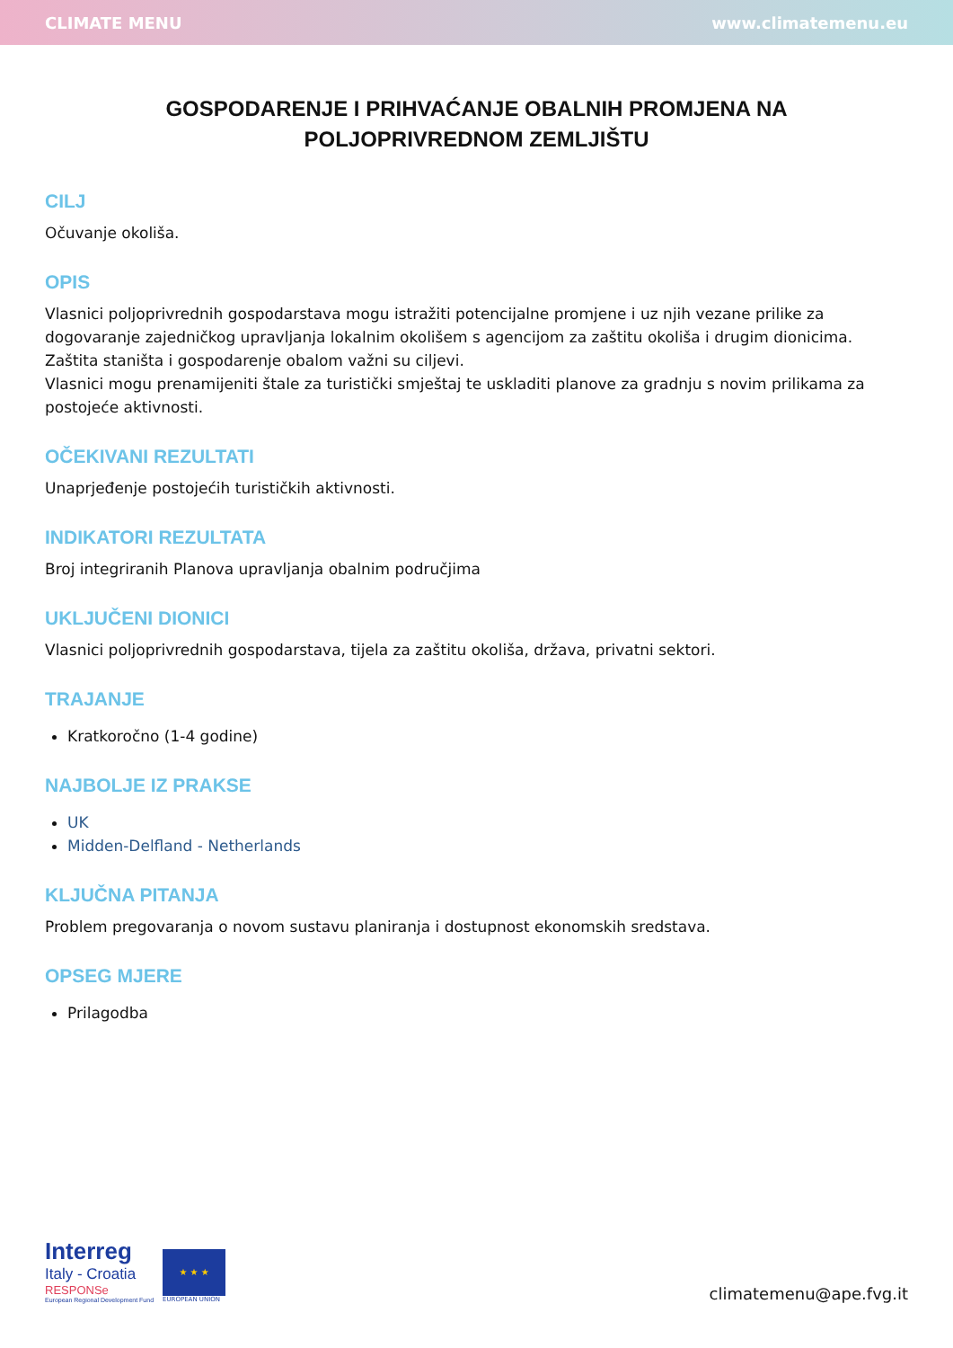CLIMATE MENU www.climatemenu.eu
GOSPODARENJE I PRIHVAĆANJE OBALNIH PROMJENA NA POLJOPRIVREDNOM ZEMLJIŠTU
CILJ
Očuvanje okoliša.
OPIS
Vlasnici poljoprivrednih gospodarstava mogu istražiti potencijalne promjene i uz njih vezane prilike za dogovaranje zajedničkog upravljanja lokalnim okolišem s agencijom za zaštitu okoliša i drugim dionicima. Zaštita staništa i gospodarenje obalom važni su ciljevi.
Vlasnici mogu prenamijeniti štale za turistički smještaj te uskladiti planove za gradnju s novim prilikama za postojeće aktivnosti.
OČEKIVANI REZULTATI
Unaprjeđenje postojećih turističkih aktivnosti.
INDIKATORI REZULTATA
Broj integriranih Planova upravljanja obalnim područjima
UKLJUČENI DIONICI
Vlasnici poljoprivrednih gospodarstava, tijela za zaštitu okoliša, država, privatni sektori.
TRAJANJE
Kratkoročno (1-4 godine)
NAJBOLJE IZ PRAKSE
UK
Midden-Delfland - Netherlands
KLJUČNA PITANJA
Problem pregovaranja o novom sustavu planiranja i dostupnost ekonomskih sredstava.
OPSEG MJERE
Prilagodba
Interreg
Italy - Croatia
RESPONSe
European Regional Development Fund
★ ★ ★
EUROPEAN UNION
climatemenu@ape.fvg.it